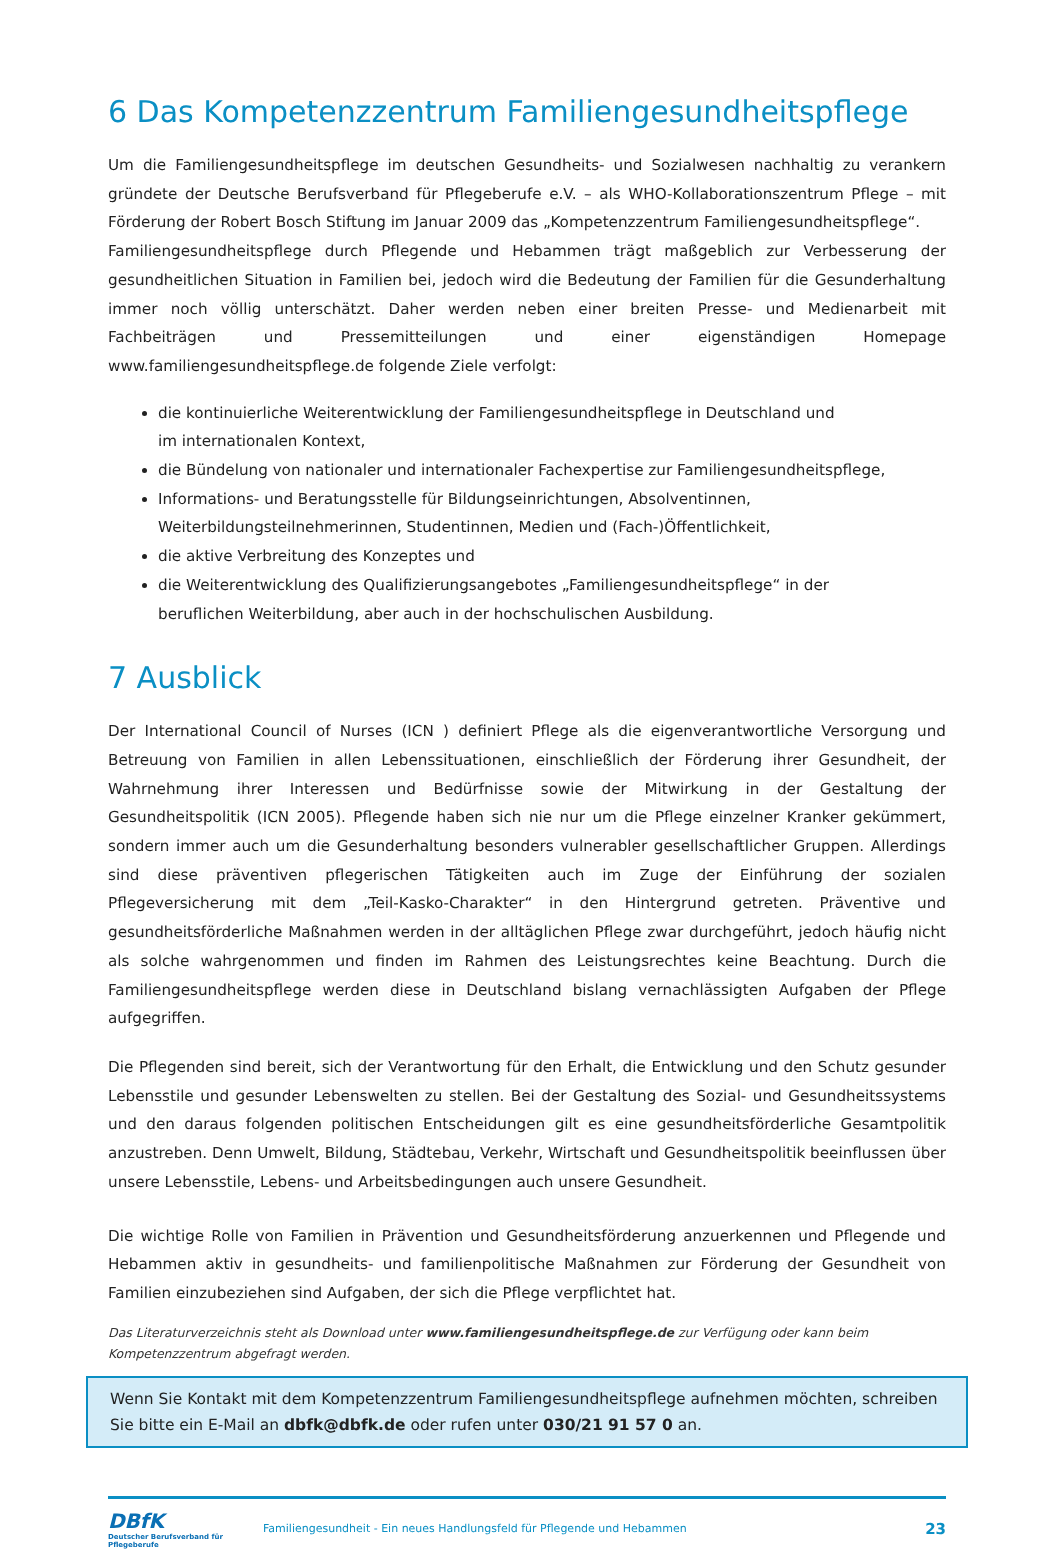6 Das Kompetenzzentrum Familiengesundheitspflege
Um die Familiengesundheitspflege im deutschen Gesundheits- und Sozialwesen nachhaltig zu verankern gründete der Deutsche Berufsverband für Pflegeberufe e.V. – als WHO-Kollaborationszentrum Pflege – mit Förderung der Robert Bosch Stiftung im Januar 2009 das „Kompetenzzentrum Familiengesundheitspflege“.
Familiengesundheitspflege durch Pflegende und Hebammen trägt maßgeblich zur Verbesserung der gesundheitlichen Situation in Familien bei, jedoch wird die Bedeutung der Familien für die Gesunderhaltung immer noch völlig unterschätzt. Daher werden neben einer breiten Presse- und Medienarbeit mit Fachbeiträgen und Pressemitteilungen und einer eigenständigen Homepage www.familiengesundheitspflege.de folgende Ziele verfolgt:
die kontinuierliche Weiterentwicklung der Familiengesundheitspflege in Deutschland und
im internationalen Kontext,
die Bündelung von nationaler und internationaler Fachexpertise zur Familiengesundheitspflege,
Informations- und Beratungsstelle für Bildungseinrichtungen, Absolventinnen,
Weiterbildungsteilnehmerinnen, Studentinnen, Medien und (Fach-)Öffentlichkeit,
die aktive Verbreitung des Konzeptes und
die Weiterentwicklung des Qualifizierungsangebotes „Familiengesundheitspflege“ in der
beruflichen Weiterbildung, aber auch in der hochschulischen Ausbildung.
7 Ausblick
Der International Council of Nurses (ICN ) definiert Pflege als die eigenverantwortliche Versorgung und Betreuung von Familien in allen Lebenssituationen, einschließlich der Förderung ihrer Gesundheit, der Wahrnehmung ihrer Interessen und Bedürfnisse sowie der Mitwirkung in der Gestaltung der Gesundheitspolitik (ICN 2005). Pflegende haben sich nie nur um die Pflege einzelner Kranker gekümmert, sondern immer auch um die Gesunderhaltung besonders vulnerabler gesellschaftlicher Gruppen. Allerdings sind diese präventiven pflegerischen Tätigkeiten auch im Zuge der Einführung der sozialen Pflegeversicherung mit dem „Teil-Kasko-Charakter“ in den Hintergrund getreten. Präventive und gesundheitsförderliche Maßnahmen werden in der alltäglichen Pflege zwar durchgeführt, jedoch häufig nicht als solche wahrgenommen und finden im Rahmen des Leistungsrechtes keine Beachtung. Durch die Familiengesundheitspflege werden diese in Deutschland bislang vernachlässigten Aufgaben der Pflege aufgegriffen.
Die Pflegenden sind bereit, sich der Verantwortung für den Erhalt, die Entwicklung und den Schutz gesunder Lebensstile und gesunder Lebenswelten zu stellen. Bei der Gestaltung des Sozial- und Gesundheitssystems und den daraus folgenden politischen Entscheidungen gilt es eine gesundheitsförderliche Gesamtpolitik anzustreben. Denn Umwelt, Bildung, Städtebau, Verkehr, Wirtschaft und Gesundheitspolitik beeinflussen über unsere Lebensstile, Lebens- und Arbeitsbedingungen auch unsere Gesundheit.
Die wichtige Rolle von Familien in Prävention und Gesundheitsförderung anzuerkennen und Pflegende und Hebammen aktiv in gesundheits- und familienpolitische Maßnahmen zur Förderung der Gesundheit von Familien einzubeziehen sind Aufgaben, der sich die Pflege verpflichtet hat.
Das Literaturverzeichnis steht als Download unter www.familiengesundheitspflege.de zur Verfügung oder kann beim Kompetenzzentrum abgefragt werden.
Wenn Sie Kontakt mit dem Kompetenzzentrum Familiengesundheitspflege aufnehmen möchten, schreiben Sie bitte ein E-Mail an dbfk@dbfk.de oder rufen unter 030/21 91 57 0 an.
DBfK
Deutscher Berufsverband für Pflegeberufe
Familiengesundheit - Ein neues Handlungsfeld für Pflegende und Hebammen
23